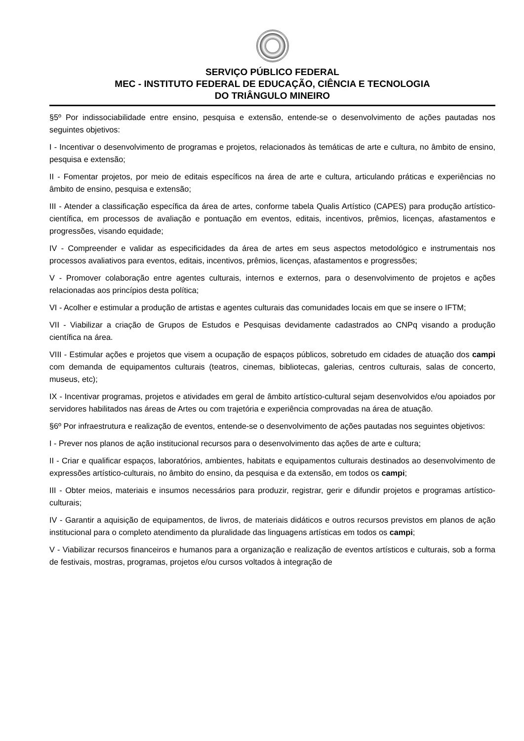SERVIÇO PÚBLICO FEDERAL
MEC - INSTITUTO FEDERAL DE EDUCAÇÃO, CIÊNCIA E TECNOLOGIA
DO TRIÂNGULO MINEIRO
§5º Por indissociabilidade entre ensino, pesquisa e extensão, entende-se o desenvolvimento de ações pautadas nos seguintes objetivos:
I - Incentivar o desenvolvimento de programas e projetos, relacionados às temáticas de arte e cultura, no âmbito de ensino, pesquisa e extensão;
II - Fomentar projetos, por meio de editais específicos na área de arte e cultura, articulando práticas e experiências no âmbito de ensino, pesquisa e extensão;
III - Atender a classificação específica da área de artes, conforme tabela Qualis Artístico (CAPES) para produção artístico-científica, em processos de avaliação e pontuação em eventos, editais, incentivos, prêmios, licenças, afastamentos e progressões, visando equidade;
IV - Compreender e validar as especificidades da área de artes em seus aspectos metodológico e instrumentais nos processos avaliativos para eventos, editais, incentivos, prêmios, licenças, afastamentos e progressões;
V - Promover colaboração entre agentes culturais, internos e externos, para o desenvolvimento de projetos e ações relacionadas aos princípios desta política;
VI - Acolher e estimular a produção de artistas e agentes culturais das comunidades locais em que se insere o IFTM;
VII - Viabilizar a criação de Grupos de Estudos e Pesquisas devidamente cadastrados ao CNPq visando a produção científica na área.
VIII - Estimular ações e projetos que visem a ocupação de espaços públicos, sobretudo em cidades de atuação dos campi com demanda de equipamentos culturais (teatros, cinemas, bibliotecas, galerias, centros culturais, salas de concerto, museus, etc);
IX - Incentivar programas, projetos e atividades em geral de âmbito artístico-cultural sejam desenvolvidos e/ou apoiados por servidores habilitados nas áreas de Artes ou com trajetória e experiência comprovadas na área de atuação.
§6º Por infraestrutura e realização de eventos, entende-se o desenvolvimento de ações pautadas nos seguintes objetivos:
I - Prever nos planos de ação institucional recursos para o desenvolvimento das ações de arte e cultura;
II - Criar e qualificar espaços, laboratórios, ambientes, habitats e equipamentos culturais destinados ao desenvolvimento de expressões artístico-culturais, no âmbito do ensino, da pesquisa e da extensão, em todos os campi;
III - Obter meios, materiais e insumos necessários para produzir, registrar, gerir e difundir projetos e programas artístico-culturais;
IV - Garantir a aquisição de equipamentos, de livros, de materiais didáticos e outros recursos previstos em planos de ação institucional para o completo atendimento da pluralidade das linguagens artísticas em todos os campi;
V - Viabilizar recursos financeiros e humanos para a organização e realização de eventos artísticos e culturais, sob a forma de festivais, mostras, programas, projetos e/ou cursos voltados à integração de